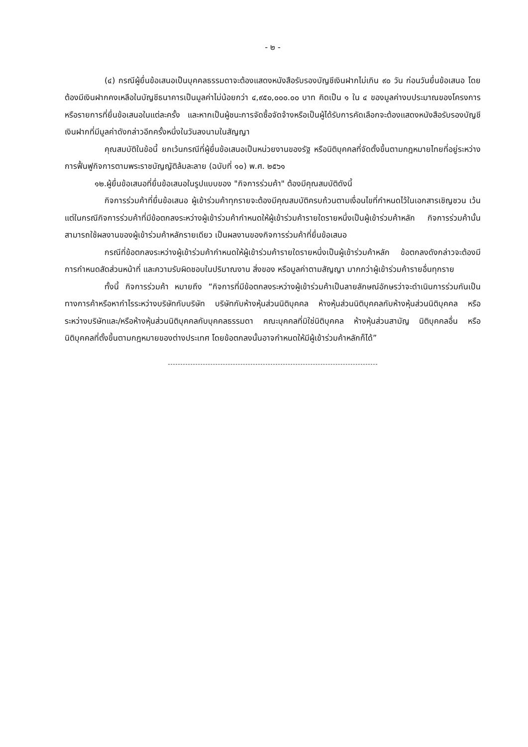- ๒ -
(๔) กรณีผู้ยื่นข้อเสนอเป็นบุคคลธรรมดาจะต้องแสดงหนังสือรับรองบัญชีเงินฝากไม่เกิน ๙๐ วัน ก่อนวันยื่นข้อเสนอ โดยต้องมีเงินฝากคงเหลือในบัญชีธนาคารเป็นมูลค่าไม่น้อยกว่า ๔,๙๕๐,๐๐๐.๐๐ บาท คิดเป็น ๑ ใน ๔ ของมูลค่างบประมาณของโครงการหรือรายการที่ยื่นข้อเสนอในแต่ละครั้ง และหากเป็นผู้ชนะการจัดซื้อจัดจ้างหรือเป็นผู้ได้รับการคัดเลือกจะต้องแสดงหนังสือรับรองบัญชีเงินฝากที่มีมูลค่าดังกล่าวอีกครั้งหนึ่งในวันลงนามในสัญญา
คุณสมบัติในข้อนี้ ยกเว้นกรณีที่ผู้ยื่นข้อเสนอเป็นหน่วยงานของรัฐ หรือนิติบุคคลที่จัดตั้งขึ้นตามกฎหมายไทยที่อยู่ระหว่างการฟื้นฟูกิจการตามพระราชบัญญัติล้มละลาย (ฉบับที่ ๑๐) พ.ศ. ๒๕๖๑
๑๒.ผู้ยื่นข้อเสนอที่ยื่นข้อเสนอในรูปแบบของ "กิจการร่วมค้า" ต้องมีคุณสมบัติดังนี้
กิจการร่วมค้าที่ยื่นข้อเสนอ ผู้เข้าร่วมค้าทุกรายจะต้องมีคุณสมบัติครบถ้วนตามเงื่อนไขที่กำหนดไว้ในเอกสารเชิญชวน เว้นแต่ในกรณีกิจการร่วมค้าที่มีข้อตกลงระหว่างผู้เข้าร่วมค้ากำหนดให้ผู้เข้าร่วมค้ารายใดรายหนึ่งเป็นผู้เข้าร่วมค้าหลัก กิจการร่วมค้านั้นสามารถใช้ผลงานของผู้เข้าร่วมค้าหลักรายเดียว เป็นผลงานของกิจการร่วมค้าที่ยื่นข้อเสนอ
กรณีที่ข้อตกลงระหว่างผู้เข้าร่วมค้ากำหนดให้ผู้เข้าร่วมค้ารายใดรายหนึ่งเป็นผู้เข้าร่วมค้าหลัก ข้อตกลงดังกล่าวจะต้องมีการกำหนดสัดส่วนหน้าที่ และความรับผิดชอบในปริมาณงาน สิ่งของ หรือมูลค่าตามสัญญา มากกว่าผู้เข้าร่วมค้ารายอื่นทุกราย
ทั้งนี้ กิจการร่วมค้า หมายถึง “กิจการที่มีข้อตกลงระหว่างผู้เข้าร่วมค้าเป็นลายลักษณ์อักษรว่าจะดำเนินการร่วมกันเป็นทางการค้าหรือหากำไรระหว่างบริษัทกับบริษัท บริษัทกับห้างหุ้นส่วนนิติบุคคล ห้างหุ้นส่วนนิติบุคคลกับห้างหุ้นส่วนนิติบุคคล หรือระหว่างบริษัทและ/หรือห้างหุ้นส่วนนิติบุคคลกับบุคคลธรรมดา คณะบุคคลที่มิใช่นิติบุคคล ห้างหุ้นส่วนสามัญ นิติบุคคลอื่น หรือนิติบุคคลที่ตั้งขึ้นตามกฎหมายของต่างประเทศ โดยข้อตกลงนั้นอาจกำหนดให้มีผู้เข้าร่วมค้าหลักก็ได้”